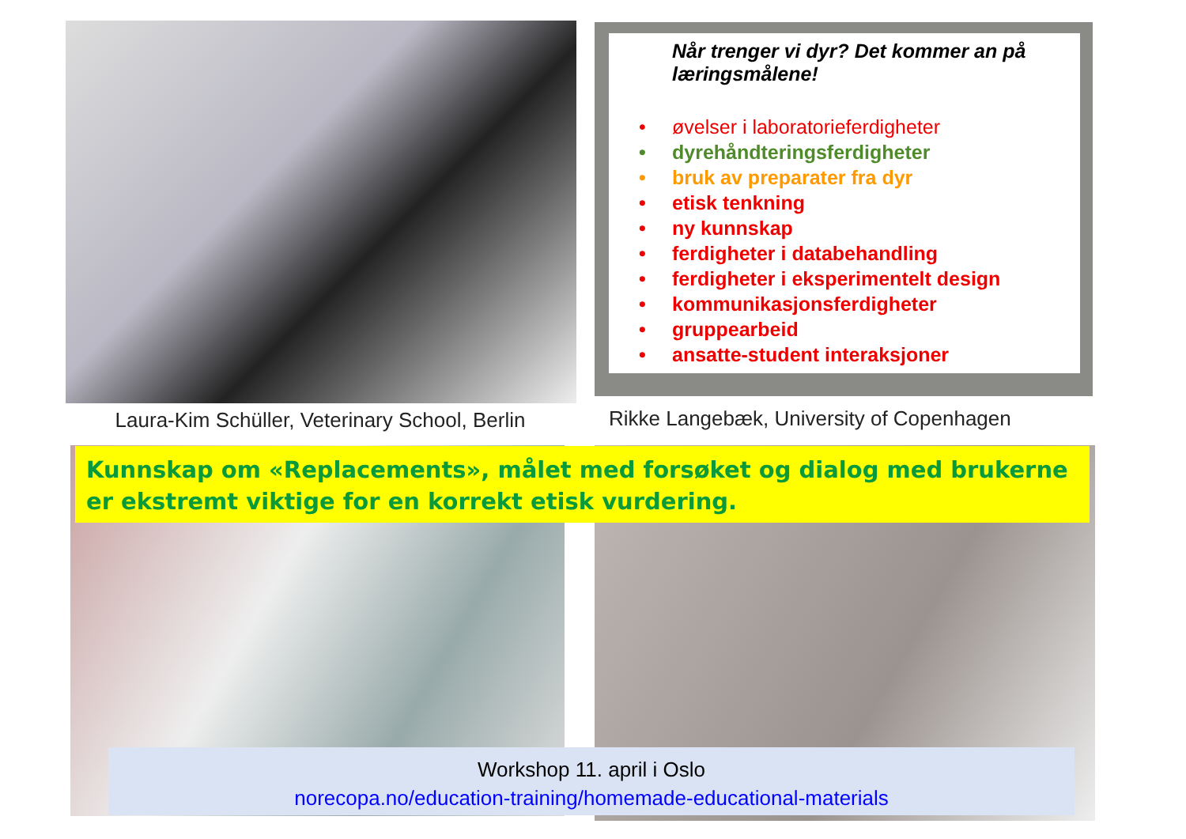Når trenger vi dyr? Det kommer an på læringsmålene!
• øvelser i laboratorieferdigheter
• dyrehåndteringsferdigheter
• bruk av preparater fra dyr
• etisk tenkning
• ny kunnskap
• ferdigheter i databehandling
• ferdigheter i eksperimentelt design
• kommunikasjonsferdigheter
• gruppearbeid
• ansatte-student interaksjoner
Laura-Kim Schüller, Veterinary School, Berlin
Rikke Langebæk, University of Copenhagen
Kunnskap om «Replacements», målet med forsøket og dialog med brukerne er ekstremt viktige for en korrekt etisk vurdering.
Workshop 11. april i Oslo
norecopa.no/education-training/homemade-educational-materials